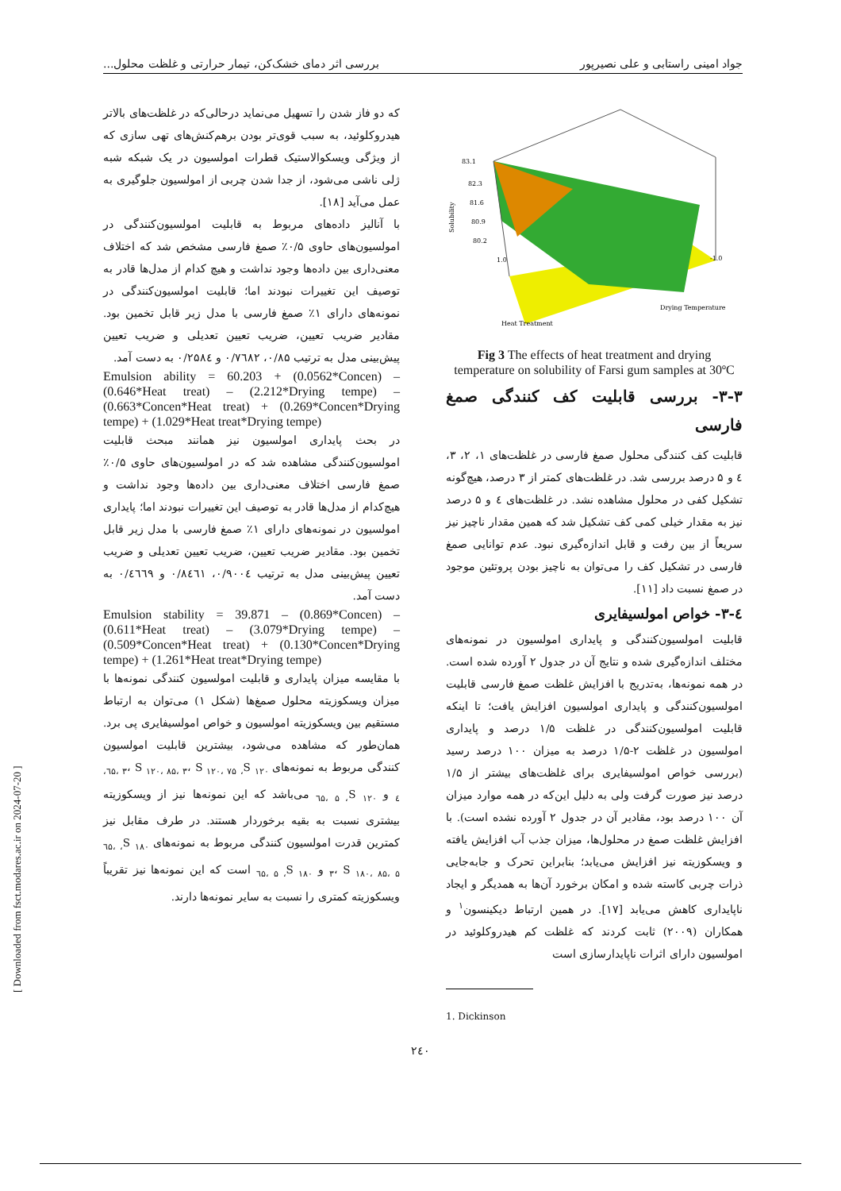جواد امینی راستابی و علی نصیرپور بررسی اثر دمای خشک‌کن، تیمار حرارتی و غلظت محلول...
83.1
82.3
81.6
80.9
80.2
Solubility
Heat Treatment
Drying Temperature
1.0
-1.0
Fig 3 The effects of heat treatment and drying temperature on solubility of Farsi gum samples at 30ºC
۳-۳- بررسی قابلیت کف کنندگی صمغ فارسی
قابلیت کف کنندگی محلول صمغ فارسی در غلظت‌های ۱، ۲، ۳، ٤ و ۵ درصد بررسی شد. در غلظت‌های کمتر از ۳ درصد، هیچ‌گونه تشکیل کفی در محلول مشاهده نشد. در غلظت‌های ٤ و ۵ درصد نیز به مقدار خیلی کمی کف تشکیل شد که همین مقدار ناچیز نیز سریعاً از بین رفت و قابل اندازه‌گیری نبود. عدم توانایی صمغ فارسی در تشکیل کف را می‌توان به ناچیز بودن پروتئین موجود در صمغ نسبت داد [۱۱].
٤-۳- خواص امولسیفایری
قابلیت امولسیون‌کنندگی و پایداری امولسیون در نمونه‌های مختلف اندازه‌گیری شده و نتایج آن در جدول ۲ آورده شده است. در همه نمونه‌ها، به‌تدریج با افزایش غلظت صمغ فارسی قابلیت امولسیون‌کنندگی و پایداری امولسیون افزایش یافت؛ تا اینکه قابلیت امولسیون‌کنندگی در غلظت ۱/۵ درصد و پایداری امولسیون در غلظت ۲-۱/۵ درصد به میزان ۱۰۰ درصد رسید (بررسی خواص امولسیفایری برای غلظت‌های بیشتر از ۱/۵ درصد نیز صورت گرفت ولی به دلیل این‌که در همه موارد میزان آن ۱۰۰ درصد بود، مقادیر آن در جدول ۲ آورده نشده است). با افزایش غلظت صمغ در محلول‌ها، میزان جذب آب افزایش یافته و ویسکوزیته نیز افزایش می‌یابد؛ بنابراین تحرک و جابه‌جایی ذرات چربی کاسته شده و امکان برخورد آن‌ها به همدیگر و ایجاد ناپایداری کاهش می‌یابد [۱۷]. در همین ارتباط دیکینسون<sup>۱</sup> و همکاران (۲۰۰۹) ثابت کردند که غلظت کم هیدروکلوئید در امولسیون دارای اثرات ناپایدارسازی است
1. Dickinson
که دو فاز شدن را تسهیل می‌نماید درحالی‌که در غلظت‌های بالاتر هیدروکلوئید، به سبب قوی‌تر بودن برهم‌کنش‌های تهی سازی که از ویژگی ویسکوالاستیک قطرات امولسیون در یک شبکه شبه ژلی ناشی می‌شود، از جدا شدن چربی از امولسیون جلوگیری به عمل می‌آید [۱۸].
با آنالیز داده‌های مربوط به قابلیت امولسیون‌کنندگی در امولسیون‌های حاوی ۰/۵٪ صمغ فارسی مشخص شد که اختلاف معنی‌داری بین داده‌ها وجود نداشت و هیچ کدام از مدل‌ها قادر به توصیف این تغییرات نبودند اما؛ قابلیت امولسیون‌کنندگی در نمونه‌های دارای ۱٪ صمغ فارسی با مدل زیر قابل تخمین بود. مقادیر ضریب تعیین، ضریب تعیین تعدیلی و ضریب تعیین پیش‌بینی مدل به ترتیب ۰/۸۵، ۰/۷٦۸۲ و ۰/۲۵۸٤ به دست آمد.
Emulsion ability = 60.203 + (0.0562*Concen) – (0.646*Heat treat) – (2.212*Drying tempe) – (0.663*Concen*Heat treat) + (0.269*Concen*Drying tempe) + (1.029*Heat treat*Drying tempe)
در بحث پایداری امولسیون نیز همانند مبحث قابلیت امولسیون‌کنندگی مشاهده شد که در امولسیون‌های حاوی ۰/۵٪ صمغ فارسی اختلاف معنی‌داری بین داده‌ها وجود نداشت و هیچ‌کدام از مدل‌ها قادر به توصیف این تغییرات نبودند اما؛ پایداری امولسیون در نمونه‌های دارای ۱٪ صمغ فارسی با مدل زیر قابل تخمین بود. مقادیر ضریب تعیین، ضریب تعیین تعدیلی و ضریب تعیین پیش‌بینی مدل به ترتیب ۰/۹۰۰٤، ۰/۸٤٦۱ و ۰/٤٦٦۹ به دست آمد.
Emulsion stability = 39.871 – (0.869*Concen) – (0.611*Heat treat) – (3.079*Drying tempe) – (0.509*Concen*Heat treat) + (0.130*Concen*Drying tempe) + (1.261*Heat treat*Drying tempe)
با مقایسه میزان پایداری و قابلیت امولسیون کنندگی نمونه‌ها با میزان ویسکوزیته محلول صمغ‌ها (شکل ۱) می‌توان به ارتباط مستقیم بین ویسکوزیته امولسیون و خواص امولسیفایری پی برد. همان‌طور که مشاهده می‌شود، بیشترین قابلیت امولسیون کنندگی مربوط به نمونه‌های S <sub>۱۲۰، ٦۵، ۳</sub>، S <sub>۱۲۰، ۸۵، ۳</sub>، S <sub>۱۲۰، ۷۵، ٤</sub> و S <sub>۱۲۰، ٦۵، ۵</sub> می‌باشد که این نمونه‌ها نیز از ویسکوزیته بیشتری نسبت به بقیه برخوردار هستند. در طرف مقابل نیز کمترین قدرت امولسیون کنندگی مربوط به نمونه‌های S <sub>۱۸۰، ٦۵، ۳</sub>، S <sub>۱۸۰، ۸۵، ۵</sub> و S <sub>۱۸۰، ٦۵، ۵</sub> است که این نمونه‌ها نیز تقریباً ویسکوزیته کمتری را نسبت به سایر نمونه‌ها دارند.
[ Downloaded from fsct.modares.ac.ir on 2024-07-20 ]
۲٤۰